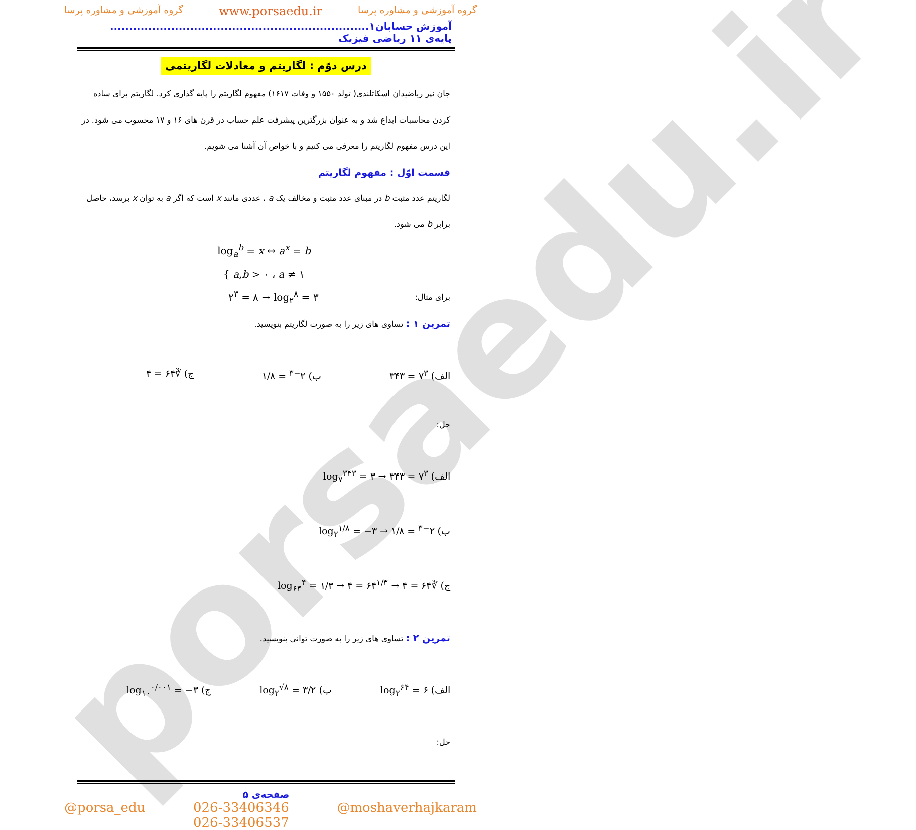porsaedu.ir
گروه آموزشی و مشاوره پرسا www.porsaedu.ir گروه آموزشی و مشاوره پرسا
آموزش حسابان۱.................................................................... پایه‌ی ۱۱ ریاضی فیزیک
درس دوّم : لگاریتم و معادلات لگاریتمی
جان نپر ریاضیدان اسکاتلندی( تولد ۱۵۵۰ و وفات ۱۶۱۷) مفهوم لگاریتم را پایه گذاری کرد. لگاریتم برای ساده کردن محاسبات ابداع شد و به عنوان بزرگترین پیشرفت علم حساب در قرن های ۱۶ و ۱۷ محسوب می شود. در این درس مفهوم لگاریتم را معرفی می کنیم و با خواص آن آشنا می شویم.
قسمت اوّل : مفهوم لگاریتم
لگاریتم عدد مثبت b در مبنای عدد مثبت و مخالف یک a ، عددی مانند x است که اگر a به توان x برسد، حاصل برابر b می شود.
log<sub>a</sub><sup>b</sup> = x ↔ a<sup>x</sup> = b
{ a,b > ۰ ، a ≠ ۱
برای مثال: ۲<sup>۳</sup> = ۸ → log<sub>۲</sub><sup>۸</sup> = ۳
تمرین ۱ : تساوی های زیر را به صورت لگاریتم بنویسید.
الف) ۷<sup>۳</sup> = ۳۴۳ ب) ۲<sup>−۳</sup> = ۱/۸ ج) ∛۶۴ = ۴
حل:
الف) ۷<sup>۳</sup> = ۳۴۳ → log<sub>۷</sub><sup>۳۴۳</sup> = ۳
ب) ۲<sup>−۳</sup> = ۱/۸ → log<sub>۲</sub><sup>۱/۸</sup> = −۳
ج) ∛۶۴ = ۴ → ۶۴<sup>۱/۳</sup> = ۴ → log<sub>۶۴</sub><sup>۴</sup> = ۱/۳
تمرین ۲ : تساوی های زیر را به صورت توانی بنویسید.
الف) log<sub>۲</sub><sup>۶۴</sup> = ۶ ب) log<sub>۲</sub><sup>√۸</sup> = ۳/۲ ج) log<sub>۱۰</sub><sup>۰/۰۰۱</sup> = −۳
حل:
صفحه‌ی ۵
@porsa_edu 026-33406346
026-33406537 @moshaverhajkaram